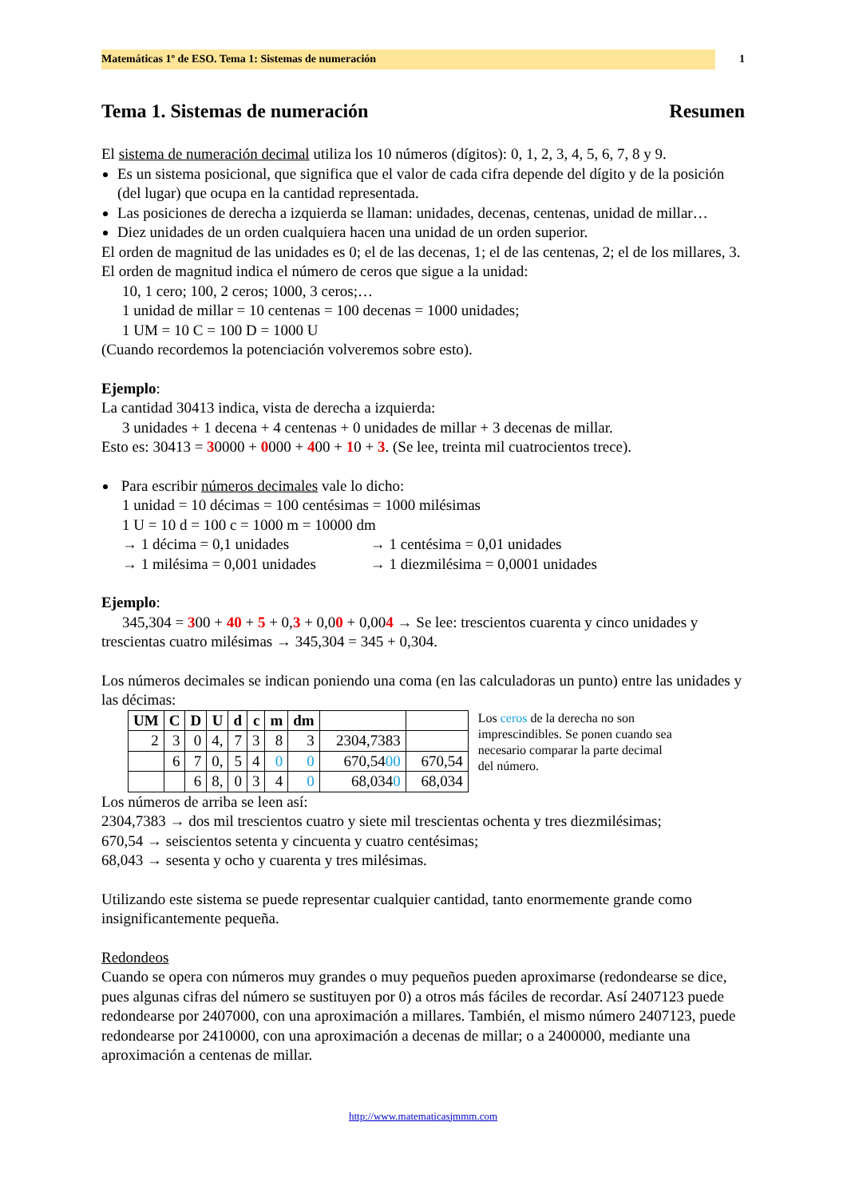Matemáticas 1º de ESO. Tema 1: Sistemas de numeración 1
Tema 1. Sistemas de numeración Resumen
El sistema de numeración decimal utiliza los 10 números (dígitos): 0, 1, 2, 3, 4, 5, 6, 7, 8 y 9.
Es un sistema posicional, que significa que el valor de cada cifra depende del dígito y de la posición (del lugar) que ocupa en la cantidad representada.
Las posiciones de derecha a izquierda se llaman: unidades, decenas, centenas, unidad de millar…
Diez unidades de un orden cualquiera hacen una unidad de un orden superior.
El orden de magnitud de las unidades es 0; el de las decenas, 1; el de las centenas, 2; el de los millares, 3. El orden de magnitud indica el número de ceros que sigue a la unidad:
10, 1 cero; 100, 2 ceros; 1000, 3 ceros;…
1 unidad de millar = 10 centenas = 100 decenas = 1000 unidades;
1 UM = 10 C = 100 D = 1000 U
(Cuando recordemos la potenciación volveremos sobre esto).
Ejemplo:
La cantidad 30413 indica, vista de derecha a izquierda:
3 unidades + 1 decena + 4 centenas + 0 unidades de millar + 3 decenas de millar.
Esto es: 30413 = 30000 + 0000 + 400 + 10 + 3. (Se lee, treinta mil cuatrocientos trece).
Para escribir números decimales vale lo dicho:
1 unidad = 10 décimas = 100 centésimas = 1000 milésimas
1 U = 10 d = 100 c = 1000 m = 10000 dm
→ 1 décima = 0,1 unidades → 1 centésima = 0,01 unidades
→ 1 milésima = 0,001 unidades → 1 diezmilésima = 0,0001 unidades
Ejemplo:
345,304 = 300 + 40 + 5 + 0,3 + 0,00 + 0,004 → Se lee: trescientos cuarenta y cinco unidades y trescientas cuatro milésimas → 345,304 = 345 + 0,304.
Los números decimales se indican poniendo una coma (en las calculadoras un punto) entre las unidades y las décimas:
| UM | C | D | U | d | c | m | dm | | |
| --- | --- | --- | --- | --- | --- | --- | --- | --- | --- |
| 2 | 3 | 0 | 4, | 7 | 3 | 8 | 3 | 2304,7383 | |
| | 6 | 7 | 0, | 5 | 4 | 0 | 0 | 670,54 00 | 670,54 |
| | | 6 | 8, | 0 | 3 | 4 | 0 | 68,034 0 | 68,034 |
Los ceros de la derecha no son imprescindibles. Se ponen cuando sea necesario comparar la parte decimal del número.
Los números de arriba se leen así:
2304,7383 → dos mil trescientos cuatro y siete mil trescientas ochenta y tres diezmilésimas;
670,54 → seiscientos setenta y cincuenta y cuatro centésimas;
68,043 → sesenta y ocho y cuarenta y tres milésimas.
Utilizando este sistema se puede representar cualquier cantidad, tanto enormemente grande como insignificantemente pequeña.
Redondeos
Cuando se opera con números muy grandes o muy pequeños pueden aproximarse (redondearse se dice, pues algunas cifras del número se sustituyen por 0) a otros más fáciles de recordar. Así 2407123 puede redondearse por 2407000, con una aproximación a millares. También, el mismo número 2407123, puede redondearse por 2410000, con una aproximación a decenas de millar; o a 2400000, mediante una aproximación a centenas de millar.
http://www.matematicasjmmm.com